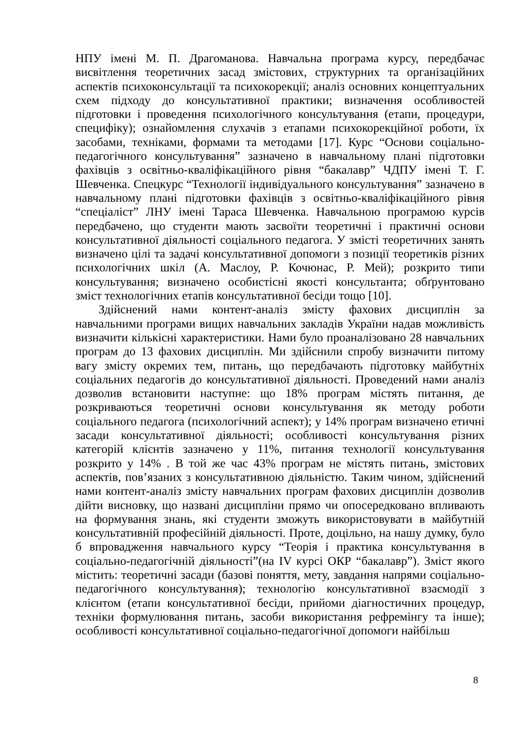НПУ імені М. П. Драгоманова. Навчальна програма курсу, передбачає висвітлення теоретичних засад змістових, структурних та організаційних аспектів психоконсультації та психокорекції; аналіз основних концептуальних схем підходу до консультативної практики; визначення особливостей підготовки і проведення психологічного консультування (етапи, процедури, специфіку); ознайомлення слухачів з етапами психокорекційної роботи, їх засобами, техніками, формами та методами [17]. Курс “Основи соціально-педагогічного консультування” зазначено в навчальному плані підготовки фахівців з освітньо-кваліфікаційного рівня “бакалавр” ЧДПУ імені Т. Г. Шевченка. Спецкурс “Технології індивідуального консультування” зазначено в навчальному плані підготовки фахівців з освітньо-кваліфікаційного рівня “спеціаліст” ЛНУ імені Тараса Шевченка. Навчальною програмою курсів передбачено, що студенти мають засвоїти теоретичні і практичні основи консультативної діяльності соціального педагога. У змісті теоретичних занять визначено цілі та задачі консультативної допомоги з позиції теоретиків різних психологічних шкіл (А. Маслоу, Р. Кочюнас, Р. Мей); розкрито типи консультування; визначено особистісні якості консультанта; обґрунтовано зміст технологічних етапів консультативної бесіди тощо [10].
Здійснений нами контент-аналіз змісту фахових дисциплін за навчальними програми вищих навчальних закладів України надав можливість визначити кількісні характеристики. Нами було проаналізовано 28 навчальних програм до 13 фахових дисциплін. Ми здійснили спробу визначити питому вагу змісту окремих тем, питань, що передбачають підготовку майбутніх соціальних педагогів до консультативної діяльності. Проведений нами аналіз дозволив встановити наступне: що 18% програм містять питання, де розкриваються теоретичні основи консультування як методу роботи соціального педагога (психологічний аспект); у 14% програм визначено етичні засади консультативної діяльності; особливості консультування різних категорій клієнтів зазначено у 11%, питання технології консультування розкрито у 14% . В той же час 43% програм не містять питань, змістових аспектів, пов’язаних з консультативною діяльністю. Таким чином, здійснений нами контент-аналіз змісту навчальних програм фахових дисциплін дозволив дійти висновку, що названі дисципліни прямо чи опосередковано впливають на формування знань, які студенти зможуть використовувати в майбутній консультативній професійній діяльності. Проте, доцільно, на нашу думку, було б впровадження навчального курсу “Теорія і практика консультування в соціально-педагогічній діяльності”(на IV курсі ОКР “бакалавр”). Зміст якого містить: теоретичні засади (базові поняття, мету, завдання напрями соціально-педагогічного консультування); технологію консультативної взаємодії з клієнтом (етапи консультативної бесіди, прийоми діагностичних процедур, техніки формулювання питань, засоби використання рефремінгу та інше); особливості консультативної соціально-педагогічної допомоги найбільш
8